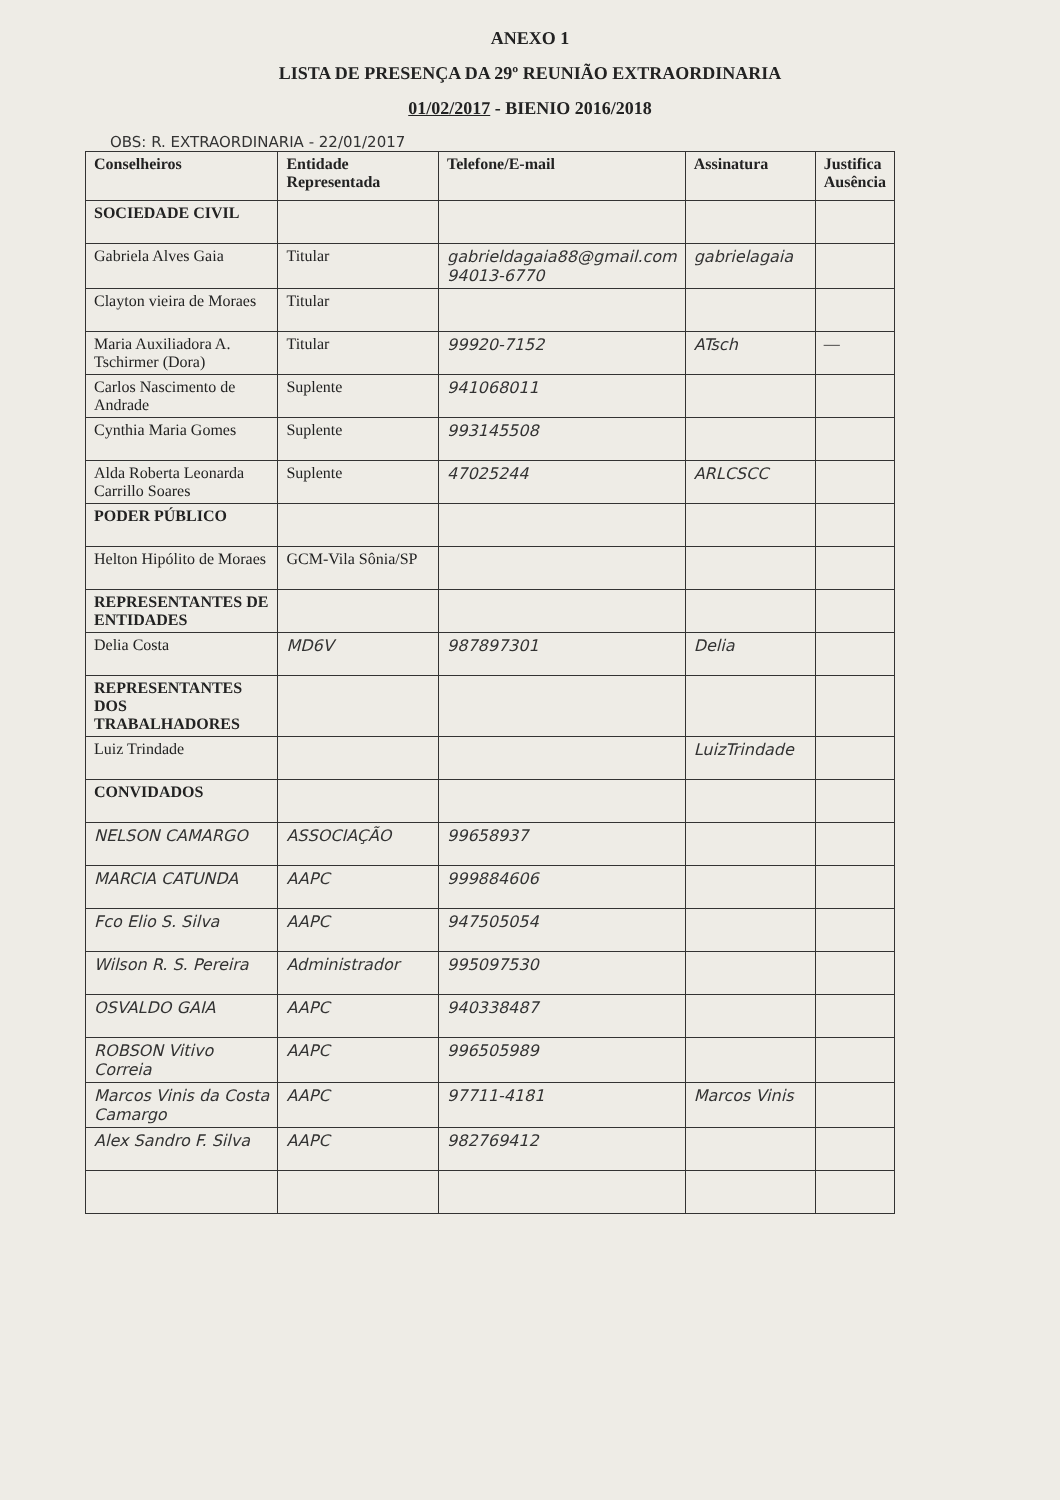ANEXO 1
LISTA DE PRESENÇA DA 29º REUNIÃO EXTRAORDINARIA
01/02/2017 - BIENIO 2016/2018
OBS: R. EXTRAORDINARIA - 22/01/2017
| Conselheiros | Entidade Representada | Telefone/E-mail | Assinatura | Justifica Ausência |
| --- | --- | --- | --- | --- |
| SOCIEDADE CIVIL | | | | |
| Gabriela Alves Gaia | Titular | gabrieldagaia88@gmail.com 94013-6770 | gabrielagaia | |
| Clayton vieira de Moraes | Titular | | | |
| Maria Auxiliadora A. Tschirmer (Dora) | Titular | 99920-7152 | ATsch | — |
| Carlos Nascimento de Andrade | Suplente | 941068011 | | |
| Cynthia Maria Gomes | Suplente | 993145508 | | |
| Alda Roberta Leonarda Carrillo Soares | Suplente | 47025244 | ARLCSCC | |
| PODER PÚBLICO | | | | |
| Helton Hipólito de Moraes | GCM-Vila Sônia/SP | | | |
| REPRESENTANTES DE ENTIDADES | | | | |
| Delia Costa | MD6V | 987897301 | Delia | |
| REPRESENTANTES DOS TRABALHADORES | | | | |
| Luiz Trindade | | | LuizTrindade | |
| CONVIDADOS | | | | |
| NELSON CAMARGO | ASSOCIAÇÃO | 99658937 | | |
| MARCIA CATUNDA | AAPC | 999884606 | | |
| Fco Elio S. Silva | AAPC | 947505054 | | |
| Wilson R. S. Pereira | Administrador | 995097530 | | |
| OSVALDO GAIA | AAPC | 940338487 | | |
| ROBSON Vitivo Correia | AAPC | 996505989 | | |
| Marcos Vinis da Costa Camargo | AAPC | 97711-4181 | Marcos Vinis | |
| Alex Sandro F. Silva | AAPC | 982769412 | | |